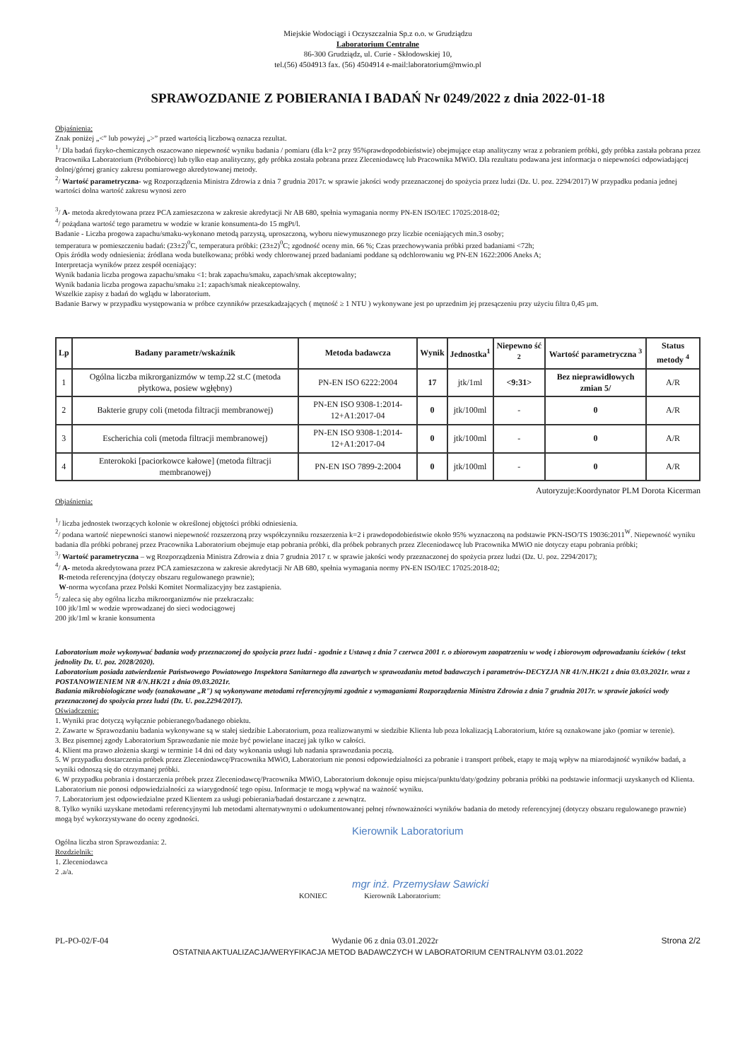Miejskie Wodociągi i Oczyszczalnia Sp.z o.o. w Grudziądzu
Laboratorium Centralne
86-300 Grudziądz, ul. Curie - Skłodowskiej 10,
tel.(56) 4504913 fax. (56) 4504914 e-mail:laboratorium@mwio.pl
SPRAWOZDANIE Z POBIERANIA I BADAŃ Nr 0249/2022 z dnia 2022-01-18
Objaśnienia:
Znak poniżej „<” lub powyżej „>” przed wartością liczbową oznacza rezultat.
<sup>1</sup>/ Dla badań fizyko-chemicznych oszacowano niepewność wyniku badania / pomiaru (dla k=2 przy 95%prawdopodobieństwie) obejmujące etap analityczny wraz z pobraniem próbki, gdy próbka zastała pobrana przez Pracownika Laboratorium (Próbobiorcę) lub tylko etap analityczny, gdy próbka została pobrana przez Zleceniodawcę lub Pracownika MWiO. Dla rezultatu podawana jest informacja o niepewności odpowiadającej dolnej/górnej granicy zakresu pomiarowego akredytowanej metody.
<sup>2</sup>/ Wartość parametryczna- wg Rozporządzenia Ministra Zdrowia z dnia 7 grudnia 2017r. w sprawie jakości wody przeznaczonej do spożycia przez ludzi (Dz. U. poz. 2294/2017) W przypadku podania jednej wartości dolna wartość zakresu wynosi zero
<sup>3</sup>/ A- metoda akredytowana przez PCA zamieszczona w zakresie akredytacji Nr AB 680, spełnia wymagania normy PN-EN ISO/IEC 17025:2018-02;
<sup>4</sup>/ pożądana wartość tego parametru w wodzie w kranie konsumenta-do 15 mgPt/l.
Badanie - Liczba progowa zapachu/smaku-wykonano metodą parzystą, uproszczoną, wyboru niewymuszonego przy liczbie oceniających min.3 osoby;
temperatura w pomieszczeniu badań: (23±2)<sup>0</sup>C, temperatura próbki: (23±2)<sup>0</sup>C; zgodność oceny min. 66 %; Czas przechowywania próbki przed badaniami <72h;
Opis źródła wody odniesienia: źródlana woda butelkowana; próbki wody chlorowanej przed badaniami poddane są odchlorowaniu wg PN-EN 1622:2006 Aneks A;
Interpretacja wyników przez zespół oceniający:
Wynik badania liczba progowa zapachu/smaku <1: brak zapachu/smaku, zapach/smak akceptowalny;
Wynik badania liczba progowa zapachu/smaku ≥1: zapach/smak nieakceptowalny.
Wszelkie zapisy z badań do wglądu w laboratorium.
Badanie Barwy w przypadku występowania w próbce czynników przeszkadzających ( mętność ≥ 1 NTU ) wykonywane jest po uprzednim jej przesączeniu przy użyciu filtra 0,45 µm.
| Lp | Badany parametr/wskaźnik | Metoda badawcza | Wynik | Jednostka<sup>1</sup> | Niepewno ść <sup>2</sup> | Wartość parametryczna <sup>3</sup> | Status metody <sup>4</sup> |
| --- | --- | --- | --- | --- | --- | --- | --- |
| 1 | Ogólna liczba mikrorganizmów w temp.22 st.C (metoda płytkowa, posiew wgłębny) | PN-EN ISO 6222:2004 | 17 | jtk/1ml | <9:31> | Bez nieprawidłowych zmian 5/ | A/R |
| 2 | Bakterie grupy coli (metoda filtracji membranowej) | PN-EN ISO 9308-1:2014-12+A1:2017-04 | 0 | jtk/100ml | - | 0 | A/R |
| 3 | Escherichia coli (metoda filtracji membranowej) | PN-EN ISO 9308-1:2014-12+A1:2017-04 | 0 | jtk/100ml | - | 0 | A/R |
| 4 | Enterokoki [paciorkowce kałowe] (metoda filtracji membranowej) | PN-EN ISO 7899-2:2004 | 0 | jtk/100ml | - | 0 | A/R |
Autoryzuje:Koordynator PLM Dorota Kicerman
Objaśnienia:
<sup>1</sup>/ liczba jednostek tworzących kolonie w określonej objętości próbki odniesienia.
<sup>2</sup>/ podana wartość niepewności stanowi niepewność rozszerzoną przy współczynniku rozszerzenia k=2 i prawdopodobieństwie około 95% wyznaczoną na podstawie PKN-ISO/TS 19036:2011<sup>W</sup>. Niepewność wyniku badania dla próbki pobranej przez Pracownika Laboratorium obejmuje etap pobrania próbki, dla próbek pobranych przez Zleceniodawcę lub Pracownika MWiO nie dotyczy etapu pobrania próbki;
<sup>3</sup>/ Wartość parametryczna – wg Rozporządzenia Ministra Zdrowia z dnia 7 grudnia 2017 r. w sprawie jakości wody przeznaczonej do spożycia przez ludzi (Dz. U. poz. 2294/2017);
<sup>4</sup>/ A- metoda akredytowana przez PCA zamieszczona w zakresie akredytacji Nr AB 680, spełnia wymagania normy PN-EN ISO/IEC 17025:2018-02;
R-metoda referencyjna (dotyczy obszaru regulowanego prawnie);
W-norma wycofana przez Polski Komitet Normalizacyjny bez zastąpienia.
<sup>5</sup>/ zaleca się aby ogólna liczba mikroorganizmów nie przekraczała:
100 jtk/1ml w wodzie wprowadzanej do sieci wodociągowej
200 jtk/1ml w kranie konsumenta
Laboratorium może wykonywać badania wody przeznaczonej do spożycia przez ludzi - zgodnie z Ustawą z dnia 7 czerwca 2001 r. o zbiorowym zaopatrzeniu w wodę i zbiorowym odprowadzaniu ścieków ( tekst jednolity Dz. U. poz. 2028/2020).
Laboratorium posiada zatwierdzenie Państwowego Powiatowego Inspektora Sanitarnego dla zawartych w sprawozdaniu metod badawczych i parametrów-DECYZJA NR 41/N.HK/21 z dnia 03.03.2021r. wraz z POSTANOWIENIEM NR 4/N.HK/21 z dnia 09.03.2021r.
Badania mikrobiologiczne wody (oznakowane „R") są wykonywane metodami referencyjnymi zgodnie z wymaganiami Rozporządzenia Ministra Zdrowia z dnia 7 grudnia 2017r. w sprawie jakości wody przeznaczonej do spożycia przez ludzi (Dz. U. poz.2294/2017).
Oświadczenie:
1. Wyniki prac dotyczą wyłącznie pobieranego/badanego obiektu.
2. Zawarte w Sprawozdaniu badania wykonywane są w stałej siedzibie Laboratorium, poza realizowanymi w siedzibie Klienta lub poza lokalizacją Laboratorium, które są oznakowane jako (pomiar w terenie).
3. Bez pisemnej zgody Laboratorium Sprawozdanie nie może być powielane inaczej jak tylko w całości.
4. Klient ma prawo złożenia skargi w terminie 14 dni od daty wykonania usługi lub nadania sprawozdania pocztą.
5. W przypadku dostarczenia próbek przez Zleceniodawcę/Pracownika MWiO, Laboratorium nie ponosi odpowiedzialności za pobranie i transport próbek, etapy te mają wpływ na miarodajność wyników badań, a wyniki odnoszą się do otrzymanej próbki.
6. W przypadku pobrania i dostarczenia próbek przez Zleceniodawcę/Pracownika MWiO, Laboratorium dokonuje opisu miejsca/punktu/daty/godziny pobrania próbki na podstawie informacji uzyskanych od Klienta. Laboratorium nie ponosi odpowiedzialności za wiarygodność tego opisu. Informacje te mogą wpływać na ważność wyniku.
7. Laboratorium jest odpowiedzialne przed Klientem za usługi pobierania/badań dostarczane z zewnątrz.
8. Tylko wyniki uzyskane metodami referencyjnymi lub metodami alternatywnymi o udokumentowanej pełnej równoważności wyników badania do metody referencyjnej (dotyczy obszaru regulowanego prawnie) mogą być wykorzystywane do oceny zgodności.
Kierownik Laboratorium
Ogólna liczba stron Sprawozdania: 2.
Rozdzielnik:
1. Zleceniodawca
2 .a/a.
mgr inż. Przemysław Sawicki
KONIEC Kierownik Laboratorium:
PL-PO-02/F-04 Wydanie 06 z dnia 03.01.2022r Strona 2/2
OSTATNIA AKTUALIZACJA/WERYFIKACJA METOD BADAWCZYCH W LABORATORIUM CENTRALNYM 03.01.2022